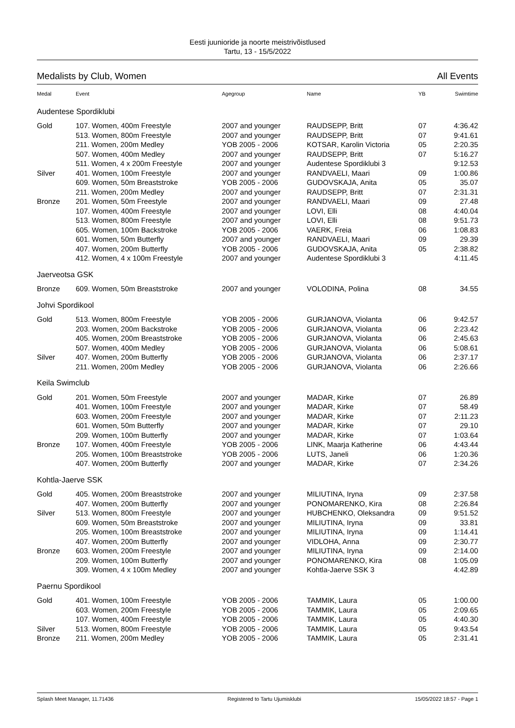Eesti juunioride ja noorte meistrivõistlused
Tartu, 13 - 15/5/2022
Medalists by Club, Women All Events
| Medal | Event | Agegroup | Name | YB | Swimtime |
| --- | --- | --- | --- | --- | --- |
| Audentese Spordiklubi | | | | | |
| Gold | 107. Women, 400m Freestyle | 2007 and younger | RAUDSEPP, Britt | 07 | 4:36.42 |
| | 513. Women, 800m Freestyle | 2007 and younger | RAUDSEPP, Britt | 07 | 9:41.61 |
| | 211. Women, 200m Medley | YOB 2005 - 2006 | KOTSAR, Karolin Victoria | 05 | 2:20.35 |
| | 507. Women, 400m Medley | 2007 and younger | RAUDSEPP, Britt | 07 | 5:16.27 |
| | 511. Women, 4 x 200m Freestyle | 2007 and younger | Audentese Spordiklubi 3 | | 9:12.53 |
| Silver | 401. Women, 100m Freestyle | 2007 and younger | RANDVAELI, Maari | 09 | 1:00.86 |
| | 609. Women, 50m Breaststroke | YOB 2005 - 2006 | GUDOVSKAJA, Anita | 05 | 35.07 |
| | 211. Women, 200m Medley | 2007 and younger | RAUDSEPP, Britt | 07 | 2:31.31 |
| Bronze | 201. Women, 50m Freestyle | 2007 and younger | RANDVAELI, Maari | 09 | 27.48 |
| | 107. Women, 400m Freestyle | 2007 and younger | LOVI, Elli | 08 | 4:40.04 |
| | 513. Women, 800m Freestyle | 2007 and younger | LOVI, Elli | 08 | 9:51.73 |
| | 605. Women, 100m Backstroke | YOB 2005 - 2006 | VAERK, Freia | 06 | 1:08.83 |
| | 601. Women, 50m Butterfly | 2007 and younger | RANDVAELI, Maari | 09 | 29.39 |
| | 407. Women, 200m Butterfly | YOB 2005 - 2006 | GUDOVSKAJA, Anita | 05 | 2:38.82 |
| | 412. Women, 4 x 100m Freestyle | 2007 and younger | Audentese Spordiklubi 3 | | 4:11.45 |
| Jaerveotsa GSK | | | | | |
| Bronze | 609. Women, 50m Breaststroke | 2007 and younger | VOLODINA, Polina | 08 | 34.55 |
| Johvi Spordikool | | | | | |
| Gold | 513. Women, 800m Freestyle | YOB 2005 - 2006 | GURJANOVA, Violanta | 06 | 9:42.57 |
| | 203. Women, 200m Backstroke | YOB 2005 - 2006 | GURJANOVA, Violanta | 06 | 2:23.42 |
| | 405. Women, 200m Breaststroke | YOB 2005 - 2006 | GURJANOVA, Violanta | 06 | 2:45.63 |
| | 507. Women, 400m Medley | YOB 2005 - 2006 | GURJANOVA, Violanta | 06 | 5:08.61 |
| Silver | 407. Women, 200m Butterfly | YOB 2005 - 2006 | GURJANOVA, Violanta | 06 | 2:37.17 |
| | 211. Women, 200m Medley | YOB 2005 - 2006 | GURJANOVA, Violanta | 06 | 2:26.66 |
| Keila Swimclub | | | | | |
| Gold | 201. Women, 50m Freestyle | 2007 and younger | MADAR, Kirke | 07 | 26.89 |
| | 401. Women, 100m Freestyle | 2007 and younger | MADAR, Kirke | 07 | 58.49 |
| | 603. Women, 200m Freestyle | 2007 and younger | MADAR, Kirke | 07 | 2:11.23 |
| | 601. Women, 50m Butterfly | 2007 and younger | MADAR, Kirke | 07 | 29.10 |
| | 209. Women, 100m Butterfly | 2007 and younger | MADAR, Kirke | 07 | 1:03.64 |
| Bronze | 107. Women, 400m Freestyle | YOB 2005 - 2006 | LINK, Maarja Katherine | 06 | 4:43.44 |
| | 205. Women, 100m Breaststroke | YOB 2005 - 2006 | LUTS, Janeli | 06 | 1:20.36 |
| | 407. Women, 200m Butterfly | 2007 and younger | MADAR, Kirke | 07 | 2:34.26 |
| Kohtla-Jaerve SSK | | | | | |
| Gold | 405. Women, 200m Breaststroke | 2007 and younger | MILIUTINA, Iryna | 09 | 2:37.58 |
| | 407. Women, 200m Butterfly | 2007 and younger | PONOMARENKO, Kira | 08 | 2:26.84 |
| Silver | 513. Women, 800m Freestyle | 2007 and younger | HUBCHENKO, Oleksandra | 09 | 9:51.52 |
| | 609. Women, 50m Breaststroke | 2007 and younger | MILIUTINA, Iryna | 09 | 33.81 |
| | 205. Women, 100m Breaststroke | 2007 and younger | MILIUTINA, Iryna | 09 | 1:14.41 |
| | 407. Women, 200m Butterfly | 2007 and younger | VIDLOHA, Anna | 09 | 2:30.77 |
| Bronze | 603. Women, 200m Freestyle | 2007 and younger | MILIUTINA, Iryna | 09 | 2:14.00 |
| | 209. Women, 100m Butterfly | 2007 and younger | PONOMARENKO, Kira | 08 | 1:05.09 |
| | 309. Women, 4 x 100m Medley | 2007 and younger | Kohtla-Jaerve SSK 3 | | 4:42.89 |
| Paernu Spordikool | | | | | |
| Gold | 401. Women, 100m Freestyle | YOB 2005 - 2006 | TAMMIK, Laura | 05 | 1:00.00 |
| | 603. Women, 200m Freestyle | YOB 2005 - 2006 | TAMMIK, Laura | 05 | 2:09.65 |
| | 107. Women, 400m Freestyle | YOB 2005 - 2006 | TAMMIK, Laura | 05 | 4:40.30 |
| Silver | 513. Women, 800m Freestyle | YOB 2005 - 2006 | TAMMIK, Laura | 05 | 9:43.54 |
| Bronze | 211. Women, 200m Medley | YOB 2005 - 2006 | TAMMIK, Laura | 05 | 2:31.41 |
Splash Meet Manager, 11.71436 Registered to Tartu Ujumisklubi 15/05/2022 18:57 - Page 1